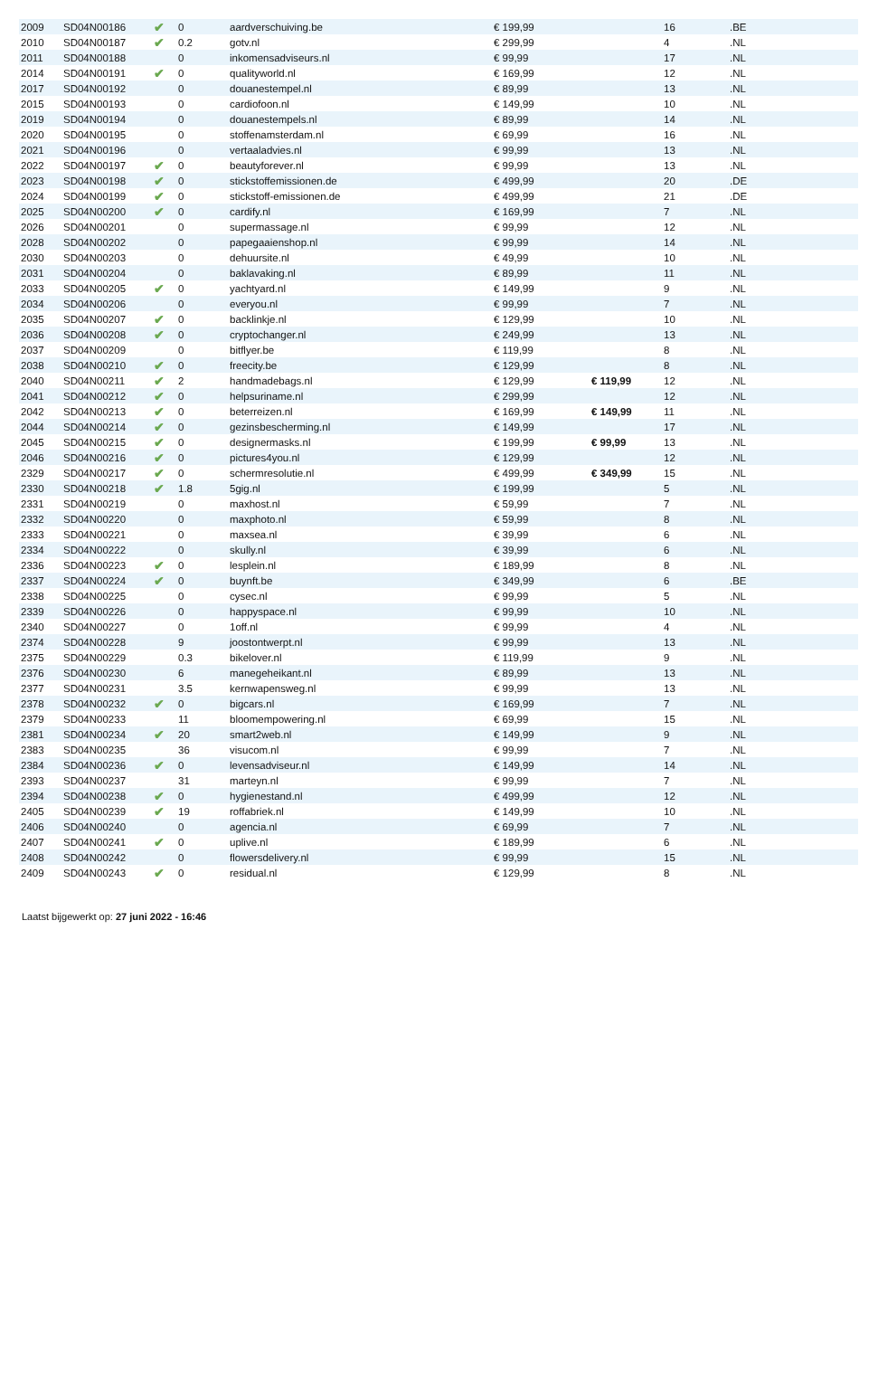| 2009 | SD04N00186 | ✔ | 0 | aardverschuiving.be | € 199,99 | | 16 | .BE |
| 2010 | SD04N00187 | ✔ | 0.2 | gotv.nl | € 299,99 | | 4 | .NL |
| 2011 | SD04N00188 | | 0 | inkomensadviseurs.nl | € 99,99 | | 17 | .NL |
| 2014 | SD04N00191 | ✔ | 0 | qualityworld.nl | € 169,99 | | 12 | .NL |
| 2017 | SD04N00192 | | 0 | douanestempel.nl | € 89,99 | | 13 | .NL |
| 2015 | SD04N00193 | | 0 | cardiofoon.nl | € 149,99 | | 10 | .NL |
| 2019 | SD04N00194 | | 0 | douanestempels.nl | € 89,99 | | 14 | .NL |
| 2020 | SD04N00195 | | 0 | stoffenamsterdam.nl | € 69,99 | | 16 | .NL |
| 2021 | SD04N00196 | | 0 | vertaaladvies.nl | € 99,99 | | 13 | .NL |
| 2022 | SD04N00197 | ✔ | 0 | beautyforever.nl | € 99,99 | | 13 | .NL |
| 2023 | SD04N00198 | ✔ | 0 | stickstoffemissionen.de | € 499,99 | | 20 | .DE |
| 2024 | SD04N00199 | ✔ | 0 | stickstoff-emissionen.de | € 499,99 | | 21 | .DE |
| 2025 | SD04N00200 | ✔ | 0 | cardify.nl | € 169,99 | | 7 | .NL |
| 2026 | SD04N00201 | | 0 | supermassage.nl | € 99,99 | | 12 | .NL |
| 2028 | SD04N00202 | | 0 | papegaaienshop.nl | € 99,99 | | 14 | .NL |
| 2030 | SD04N00203 | | 0 | dehuursite.nl | € 49,99 | | 10 | .NL |
| 2031 | SD04N00204 | | 0 | baklavaking.nl | € 89,99 | | 11 | .NL |
| 2033 | SD04N00205 | ✔ | 0 | yachtyard.nl | € 149,99 | | 9 | .NL |
| 2034 | SD04N00206 | | 0 | everyou.nl | € 99,99 | | 7 | .NL |
| 2035 | SD04N00207 | ✔ | 0 | backlinkje.nl | € 129,99 | | 10 | .NL |
| 2036 | SD04N00208 | ✔ | 0 | cryptochanger.nl | € 249,99 | | 13 | .NL |
| 2037 | SD04N00209 | | 0 | bitflyer.be | € 119,99 | | 8 | .NL |
| 2038 | SD04N00210 | ✔ | 0 | freecity.be | € 129,99 | | 8 | .NL |
| 2040 | SD04N00211 | ✔ | 2 | handmadebags.nl | € 129,99 | € 119,99 | 12 | .NL |
| 2041 | SD04N00212 | ✔ | 0 | helpsuriname.nl | € 299,99 | | 12 | .NL |
| 2042 | SD04N00213 | ✔ | 0 | beterreizen.nl | € 169,99 | € 149,99 | 11 | .NL |
| 2044 | SD04N00214 | ✔ | 0 | gezinsbescherming.nl | € 149,99 | | 17 | .NL |
| 2045 | SD04N00215 | ✔ | 0 | designermasks.nl | € 199,99 | € 99,99 | 13 | .NL |
| 2046 | SD04N00216 | ✔ | 0 | pictures4you.nl | € 129,99 | | 12 | .NL |
| 2329 | SD04N00217 | ✔ | 0 | schermresolutie.nl | € 499,99 | € 349,99 | 15 | .NL |
| 2330 | SD04N00218 | ✔ | 1.8 | 5gig.nl | € 199,99 | | 5 | .NL |
| 2331 | SD04N00219 | | 0 | maxhost.nl | € 59,99 | | 7 | .NL |
| 2332 | SD04N00220 | | 0 | maxphoto.nl | € 59,99 | | 8 | .NL |
| 2333 | SD04N00221 | | 0 | maxsea.nl | € 39,99 | | 6 | .NL |
| 2334 | SD04N00222 | | 0 | skully.nl | € 39,99 | | 6 | .NL |
| 2336 | SD04N00223 | ✔ | 0 | lesplein.nl | € 189,99 | | 8 | .NL |
| 2337 | SD04N00224 | ✔ | 0 | buynft.be | € 349,99 | | 6 | .BE |
| 2338 | SD04N00225 | | 0 | cysec.nl | € 99,99 | | 5 | .NL |
| 2339 | SD04N00226 | | 0 | happyspace.nl | € 99,99 | | 10 | .NL |
| 2340 | SD04N00227 | | 0 | 1off.nl | € 99,99 | | 4 | .NL |
| 2374 | SD04N00228 | | 9 | joostontwerpt.nl | € 99,99 | | 13 | .NL |
| 2375 | SD04N00229 | | 0.3 | bikelover.nl | € 119,99 | | 9 | .NL |
| 2376 | SD04N00230 | | 6 | manegeheikant.nl | € 89,99 | | 13 | .NL |
| 2377 | SD04N00231 | | 3.5 | kernwapensweg.nl | € 99,99 | | 13 | .NL |
| 2378 | SD04N00232 | ✔ | 0 | bigcars.nl | € 169,99 | | 7 | .NL |
| 2379 | SD04N00233 | | 11 | bloomempowering.nl | € 69,99 | | 15 | .NL |
| 2381 | SD04N00234 | ✔ | 20 | smart2web.nl | € 149,99 | | 9 | .NL |
| 2383 | SD04N00235 | | 36 | visucom.nl | € 99,99 | | 7 | .NL |
| 2384 | SD04N00236 | ✔ | 0 | levensadviseur.nl | € 149,99 | | 14 | .NL |
| 2393 | SD04N00237 | | 31 | marteyn.nl | € 99,99 | | 7 | .NL |
| 2394 | SD04N00238 | ✔ | 0 | hygienestand.nl | € 499,99 | | 12 | .NL |
| 2405 | SD04N00239 | ✔ | 19 | roffabriek.nl | € 149,99 | | 10 | .NL |
| 2406 | SD04N00240 | | 0 | agencia.nl | € 69,99 | | 7 | .NL |
| 2407 | SD04N00241 | ✔ | 0 | uplive.nl | € 189,99 | | 6 | .NL |
| 2408 | SD04N00242 | | 0 | flowersdelivery.nl | € 99,99 | | 15 | .NL |
| 2409 | SD04N00243 | ✔ | 0 | residual.nl | € 129,99 | | 8 | .NL |
Laatst bijgewerkt op: 27 juni 2022 - 16:46